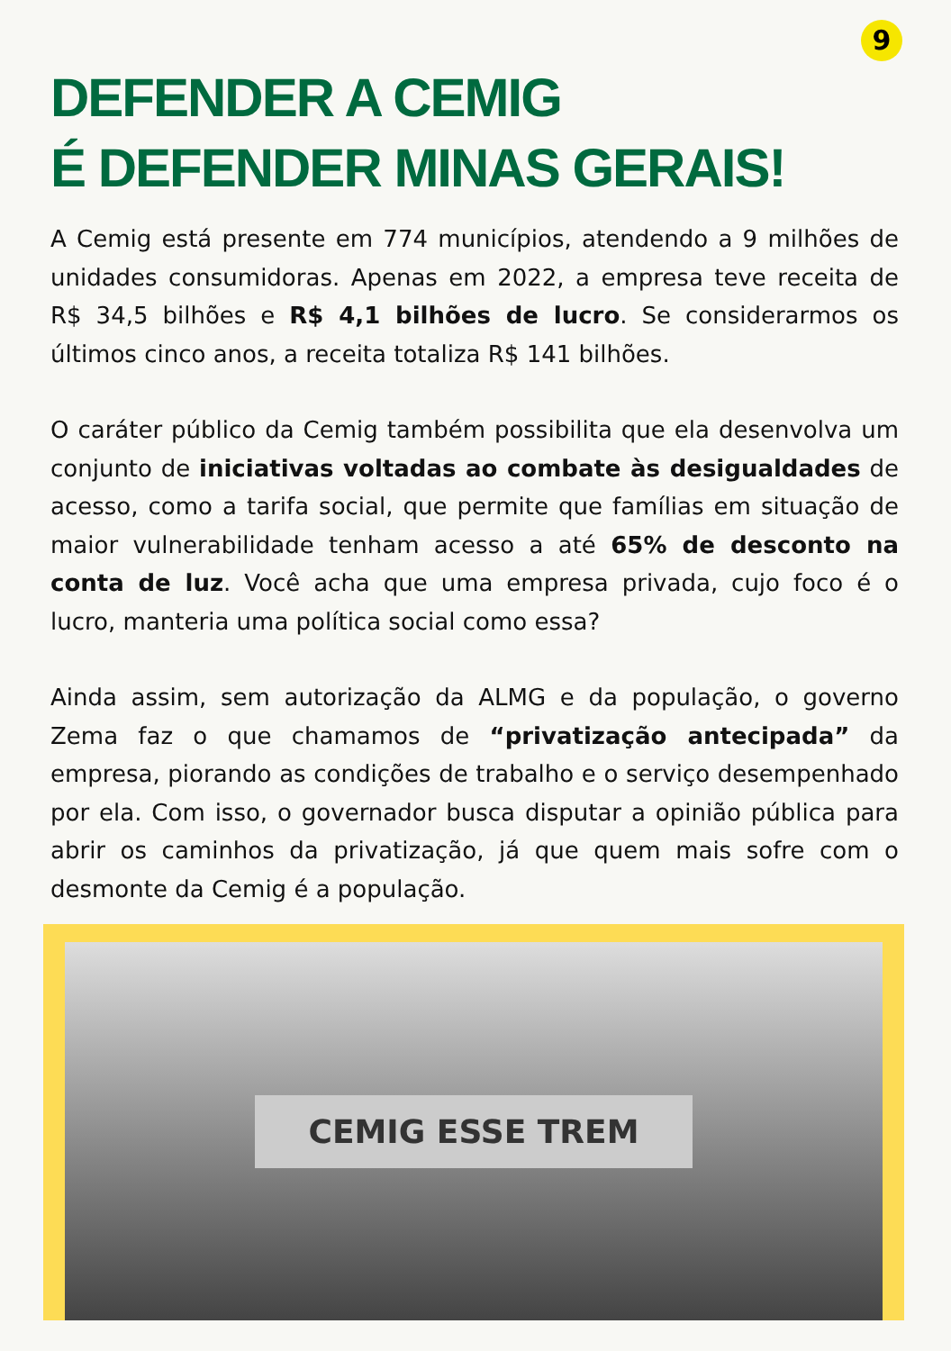9
DEFENDER A CEMIG
É DEFENDER MINAS GERAIS!
A Cemig está presente em 774 municípios, atendendo a 9 milhões de unidades consumidoras. Apenas em 2022, a empresa teve receita de R$ 34,5 bilhões e R$ 4,1 bilhões de lucro. Se considerarmos os últimos cinco anos, a receita totaliza R$ 141 bilhões.
O caráter público da Cemig também possibilita que ela desenvolva um conjunto de iniciativas voltadas ao combate às desigualdades de acesso, como a tarifa social, que permite que famílias em situação de maior vulnerabilidade tenham acesso a até 65% de desconto na conta de luz. Você acha que uma empresa privada, cujo foco é o lucro, manteria uma política social como essa?
Ainda assim, sem autorização da ALMG e da população, o governo Zema faz o que chamamos de “privatização antecipada” da empresa, piorando as condições de trabalho e o serviço desempenhado por ela. Com isso, o governador busca disputar a opinião pública para abrir os caminhos da privatização, já que quem mais sofre com o desmonte da Cemig é a população.
CEMIG ESSE TREM